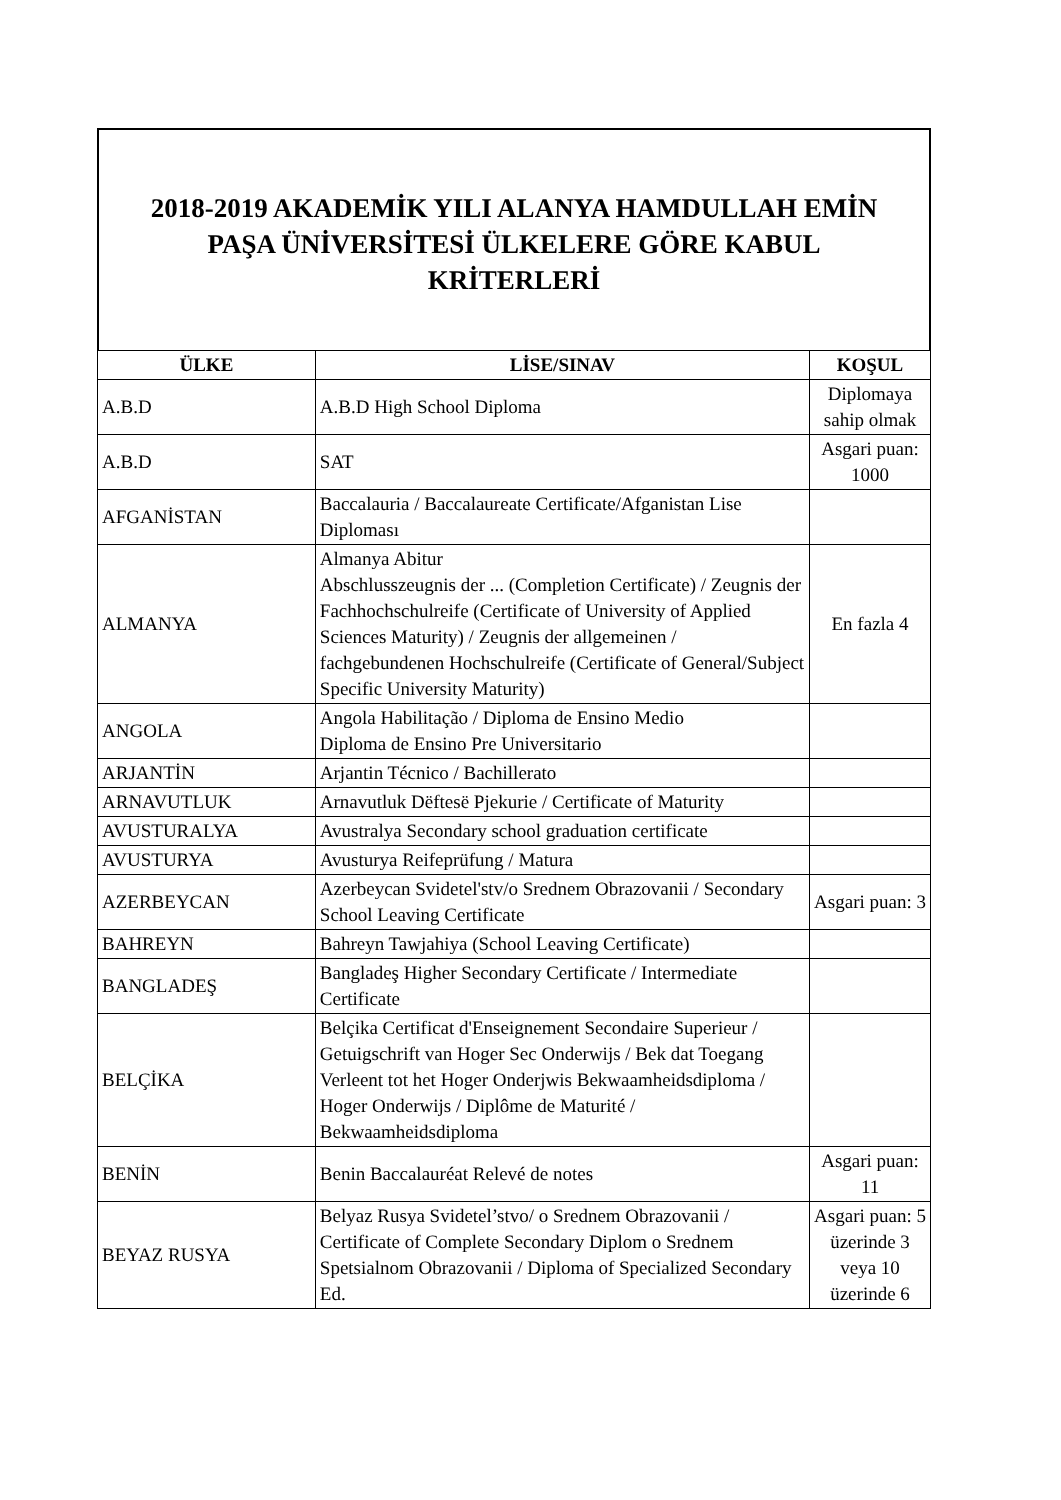2018-2019 AKADEMİK YILI ALANYA HAMDULLAH EMİN
PAŞA ÜNİVERSİTESİ ÜLKELERE GÖRE KABUL
KRİTERLERİ
| ÜLKE | LİSE/SINAV | KOŞUL |
| --- | --- | --- |
| A.B.D | A.B.D High School Diploma | Diplomaya sahip olmak |
| A.B.D | SAT | Asgari puan: 1000 |
| AFGANİSTAN | Baccalauria / Baccalaureate Certificate/Afganistan Lise Diploması | |
| ALMANYA | Almanya Abitur Abschlusszeugnis der ... (Completion Certificate) / Zeugnis der Fachhochschulreife (Certificate of University of Applied Sciences Maturity) / Zeugnis der allgemeinen / fachgebundenen Hochschulreife (Certificate of General/Subject Specific University Maturity) | En fazla 4 |
| ANGOLA | Angola Habilitação / Diploma de Ensino Medio Diploma de Ensino Pre Universitario | |
| ARJANTİN | Arjantin Técnico / Bachillerato | |
| ARNAVUTLUK | Arnavutluk Dëftesë Pjekurie / Certificate of Maturity | |
| AVUSTURALYA | Avustralya Secondary school graduation certificate | |
| AVUSTURYA | Avusturya Reifeprüfung / Matura | |
| AZERBEYCAN | Azerbeycan Svidetel'stv/o Srednem Obrazovanii / Secondary School Leaving Certificate | Asgari puan: 3 |
| BAHREYN | Bahreyn Tawjahiya (School Leaving Certificate) | |
| BANGLADEŞ | Bangladeş Higher Secondary Certificate / Intermediate Certificate | |
| BELÇİKA | Belçika Certificat d'Enseignement Secondaire Superieur / Getuigschrift van Hoger Sec Onderwijs / Bek dat Toegang Verleent tot het Hoger Onderjwis Bekwaamheidsdiploma / Hoger Onderwijs / Diplôme de Maturité / Bekwaamheidsdiploma | |
| BENİN | Benin Baccalauréat Relevé de notes | Asgari puan: 11 |
| BEYAZ RUSYA | Belyaz Rusya Svidetel’stvo/ o Srednem Obrazovanii / Certificate of Complete Secondary Diplom o Srednem Spetsialnom Obrazovanii / Diploma of Specialized Secondary Ed. | Asgari puan: 5 üzerinde 3 veya 10 üzerinde 6 |